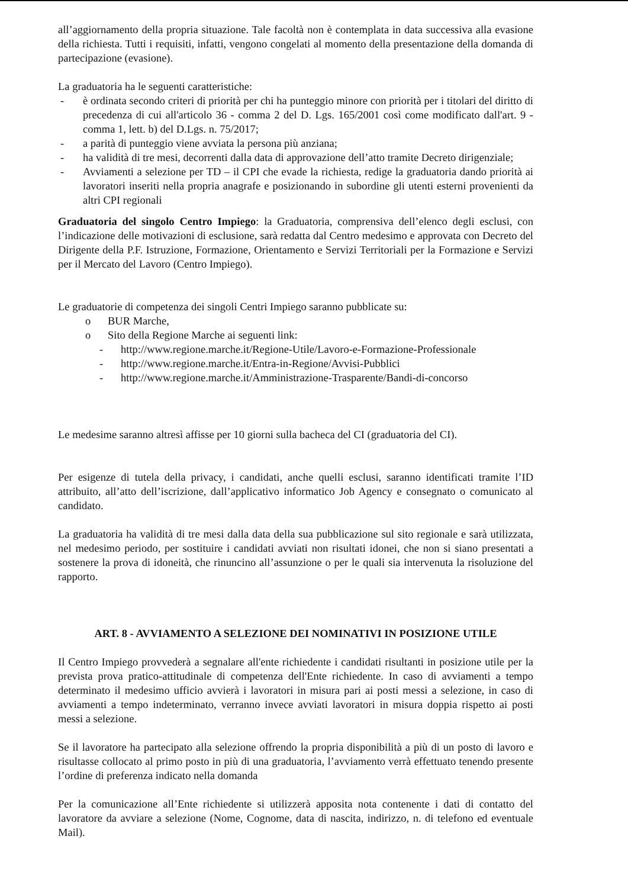all’aggiornamento della propria situazione. Tale facoltà non è contemplata in data successiva alla evasione della richiesta. Tutti i requisiti, infatti, vengono congelati al momento della presentazione della domanda di partecipazione (evasione).
La graduatoria ha le seguenti caratteristiche:
- è ordinata secondo criteri di priorità per chi ha punteggio minore con priorità per i titolari del diritto di precedenza di cui all'articolo 36 - comma 2 del D. Lgs. 165/2001 così come modificato dall'art. 9 - comma 1, lett. b) del D.Lgs. n. 75/2017;
- a parità di punteggio viene avviata la persona più anziana;
- ha validità di tre mesi, decorrenti dalla data di approvazione dell’atto tramite Decreto dirigenziale;
- Avviamenti a selezione per TD – il CPI che evade la richiesta, redige la graduatoria dando priorità ai lavoratori inseriti nella propria anagrafe e posizionando in subordine gli utenti esterni provenienti da altri CPI regionali
Graduatoria del singolo Centro Impiego: la Graduatoria, comprensiva dell’elenco degli esclusi, con l’indicazione delle motivazioni di esclusione, sarà redatta dal Centro medesimo e approvata con Decreto del Dirigente della P.F. Istruzione, Formazione, Orientamento e Servizi Territoriali per la Formazione e Servizi per il Mercato del Lavoro (Centro Impiego).
Le graduatorie di competenza dei singoli Centri Impiego saranno pubblicate su:
o BUR Marche,
o Sito della Regione Marche ai seguenti link:
- http://www.regione.marche.it/Regione-Utile/Lavoro-e-Formazione-Professionale
- http://www.regione.marche.it/Entra-in-Regione/Avvisi-Pubblici
- http://www.regione.marche.it/Amministrazione-Trasparente/Bandi-di-concorso
Le medesime saranno altresì affisse per 10 giorni sulla bacheca del CI (graduatoria del CI).
Per esigenze di tutela della privacy, i candidati, anche quelli esclusi, saranno identificati tramite l’ID attribuito, all’atto dell’iscrizione, dall’applicativo informatico Job Agency e consegnato o comunicato al candidato.
La graduatoria ha validità di tre mesi dalla data della sua pubblicazione sul sito regionale e sarà utilizzata, nel medesimo periodo, per sostituire i candidati avviati non risultati idonei, che non si siano presentati a sostenere la prova di idoneità, che rinuncino all’assunzione o per le quali sia intervenuta la risoluzione del rapporto.
ART. 8 - AVVIAMENTO A SELEZIONE DEI NOMINATIVI IN POSIZIONE UTILE
Il Centro Impiego provvederà a segnalare all'ente richiedente i candidati risultanti in posizione utile per la prevista prova pratico-attitudinale di competenza dell'Ente richiedente. In caso di avviamenti a tempo determinato il medesimo ufficio avvierà i lavoratori in misura pari ai posti messi a selezione, in caso di avviamenti a tempo indeterminato, verranno invece avviati lavoratori in misura doppia rispetto ai posti messi a selezione.
Se il lavoratore ha partecipato alla selezione offrendo la propria disponibilità a più di un posto di lavoro e risultasse collocato al primo posto in più di una graduatoria, l’avviamento verrà effettuato tenendo presente l’ordine di preferenza indicato nella domanda
Per la comunicazione all’Ente richiedente si utilizzerà apposita nota contenente i dati di contatto del lavoratore da avviare a selezione (Nome, Cognome, data di nascita, indirizzo, n. di telefono ed eventuale Mail).